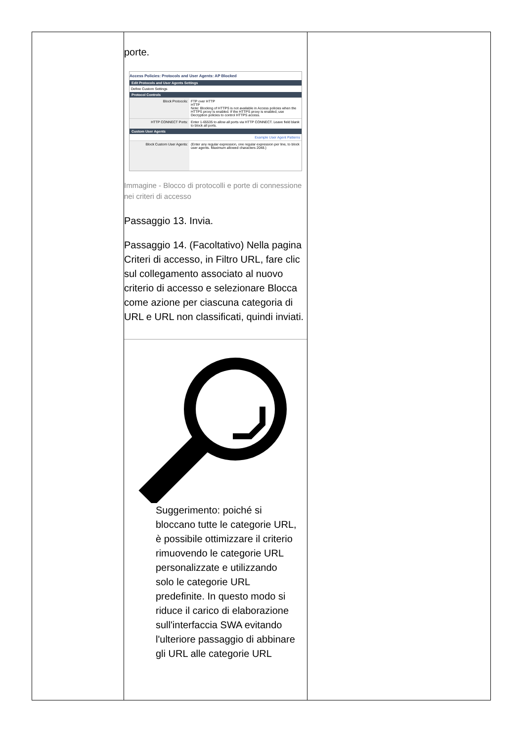| | porte. Access Policies: Protocols and User Agents: AP Blocked Edit Protocols and User Agents Settings Define Custom Settings Protocol Controls Block Protocols: FTP over HTTP HTTP Note: Blocking of HTTPS is not available in Access policies when the HTTPS proxy is enabled. If the HTTPS proxy is enabled, use Decryption policies to control HTTPS access. HTTP CONNECT Ports: Enter 1-65535 to allow all ports via HTTP CONNECT. Leave field blank to block all ports. Custom User Agents Example User Agent Patterns Block Custom User Agents: (Enter any regular expression, one regular expression per line, to block user agents. Maximum allowed characters 2048.) Immagine - Blocco di protocolli e porte di connessione nei criteri di accesso Passaggio 13. Invia. Passaggio 14. (Facoltativo) Nella pagina Criteri di accesso, in Filtro URL, fare clic sul collegamento associato al nuovo criterio di accesso e selezionare Blocca come azione per ciascuna categoria di URL e URL non classificati, quindi inviati. Suggerimento: poiché si bloccano tutte le categorie URL, è possibile ottimizzare il criterio rimuovendo le categorie URL personalizzate e utilizzando solo le categorie URL predefinite. In questo modo si riduce il carico di elaborazione sull'interfaccia SWA evitando l'ulteriore passaggio di abbinare gli URL alle categorie URL | |